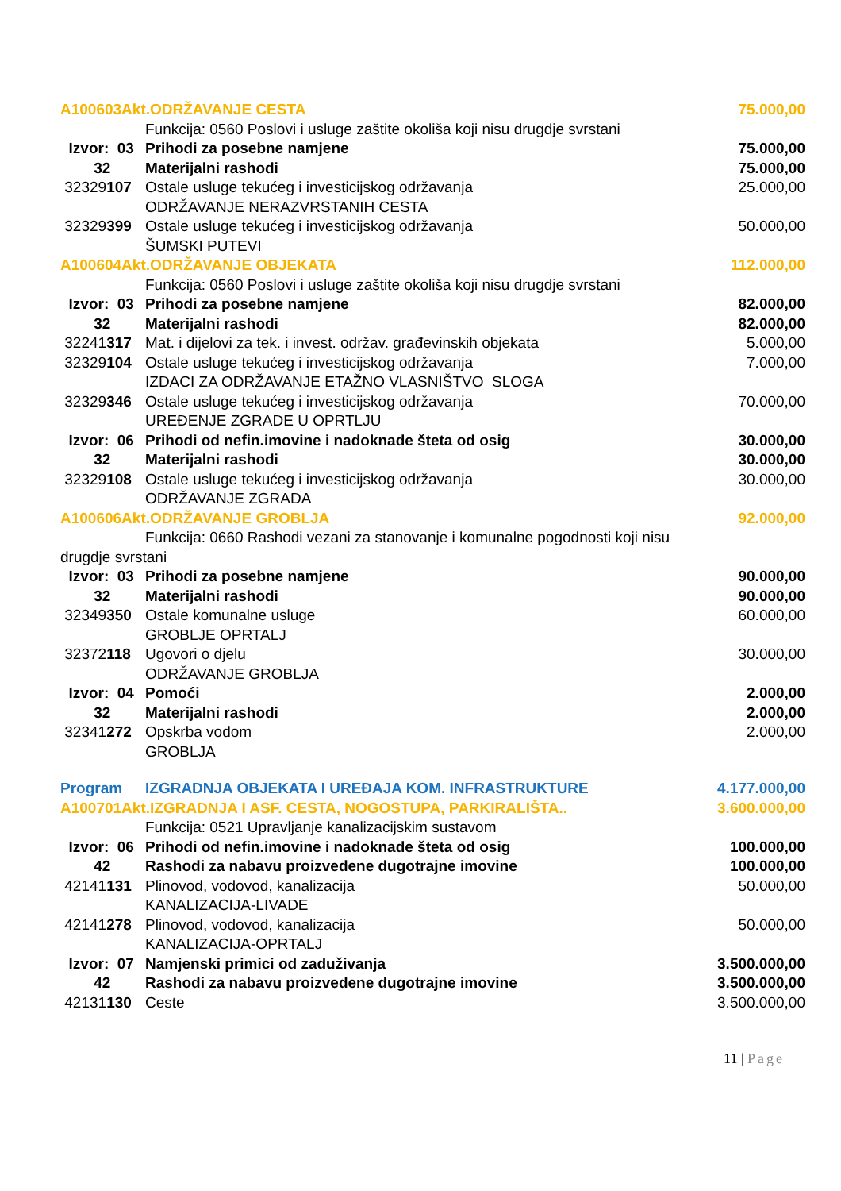| A100603Akt.ODRŽAVANJE CESTA | | 75.000,00 |
| | Funkcija: 0560 Poslovi i usluge zaštite okoliša koji nisu drugdje svrstani | |
| Izvor: 03 | Prihodi za posebne namjene | 75.000,00 |
| 32 | Materijalni rashodi | 75.000,00 |
| 32329 107 | Ostale usluge tekućeg i investicijskog održavanja ODRŽAVANJE NERAZVRSTANIH CESTA | 25.000,00 |
| 32329 399 | Ostale usluge tekućeg i investicijskog održavanja ŠUMSKI PUTEVI | 50.000,00 |
| A100604Akt.ODRŽAVANJE OBJEKATA | | 112.000,00 |
| | Funkcija: 0560 Poslovi i usluge zaštite okoliša koji nisu drugdje svrstani | |
| Izvor: 03 | Prihodi za posebne namjene | 82.000,00 |
| 32 | Materijalni rashodi | 82.000,00 |
| 32241 317 | Mat. i dijelovi za tek. i invest. održav. građevinskih objekata | 5.000,00 |
| 32329 104 | Ostale usluge tekućeg i investicijskog održavanja IZDACI ZA ODRŽAVANJE ETAŽNO VLASNIŠTVO SLOGA | 7.000,00 |
| 32329 346 | Ostale usluge tekućeg i investicijskog održavanja UREĐENJE ZGRADE U OPRTLJU | 70.000,00 |
| Izvor: 06 | Prihodi od nefin.imovine i nadoknade šteta od osig | 30.000,00 |
| 32 | Materijalni rashodi | 30.000,00 |
| 32329 108 | Ostale usluge tekućeg i investicijskog održavanja ODRŽAVANJE ZGRADA | 30.000,00 |
| A100606Akt.ODRŽAVANJE GROBLJA | | 92.000,00 |
| Funkcija: 0660 Rashodi vezani za stanovanje i komunalne pogodnosti koji nisu drugdje svrstani | | |
| Izvor: 03 | Prihodi za posebne namjene | 90.000,00 |
| 32 | Materijalni rashodi | 90.000,00 |
| 32349 350 | Ostale komunalne usluge GROBLJE OPRTALJ | 60.000,00 |
| 32372 118 | Ugovori o djelu ODRŽAVANJE GROBLJA | 30.000,00 |
| Izvor: 04 | Pomoći | 2.000,00 |
| 32 | Materijalni rashodi | 2.000,00 |
| 32341 272 | Opskrba vodom GROBLJA | 2.000,00 |
| Program | IZGRADNJA OBJEKATA I UREĐAJA KOM. INFRASTRUKTURE | 4.177.000,00 |
| A100701Akt.IZGRADNJA I ASF. CESTA, NOGOSTUPA, PARKIRALIŠTA.. | | 3.600.000,00 |
| | Funkcija: 0521 Upravljanje kanalizacijskim sustavom | |
| Izvor: 06 | Prihodi od nefin.imovine i nadoknade šteta od osig | 100.000,00 |
| 42 | Rashodi za nabavu proizvedene dugotrajne imovine | 100.000,00 |
| 42141 131 | Plinovod, vodovod, kanalizacija KANALIZACIJA-LIVADE | 50.000,00 |
| 42141 278 | Plinovod, vodovod, kanalizacija KANALIZACIJA-OPRTALJ | 50.000,00 |
| Izvor: 07 | Namjenski primici od zaduživanja | 3.500.000,00 |
| 42 | Rashodi za nabavu proizvedene dugotrajne imovine | 3.500.000,00 |
| 42131 130 | Ceste | 3.500.000,00 |
11 | Page